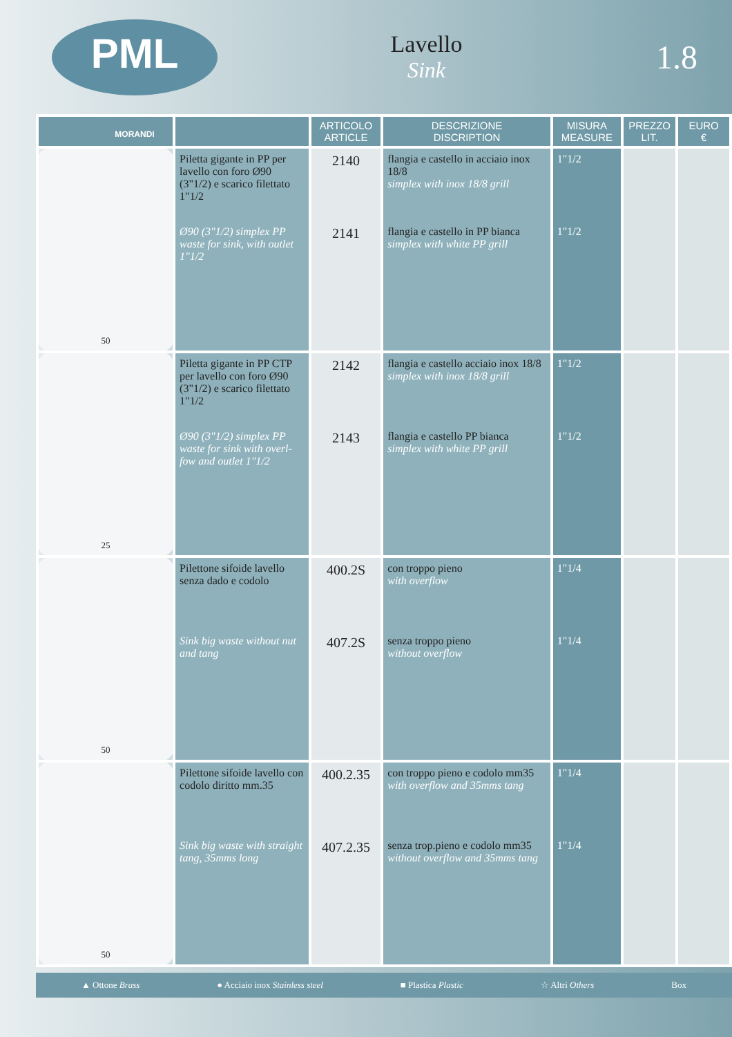PML
MORANDI
Lavello
Sink
1.8
| | | ARTICOLO ARTICLE | DESCRIZIONE DISCRIPTION | MISURA MEASURE | PREZZO LIT. | EURO € |
| --- | --- | --- | --- | --- | --- | --- |
| 50 | Piletta gigante in PP per lavello con foro Ø90 (3"1/2) e scarico filettato 1"1/2 Ø90 (3"1/2) simplex PP waste for sink, with outlet 1"1/2 | 2140 2141 | flangia e castello in acciaio inox 18/8 simplex with inox 18/8 grill flangia e castello in PP bianca simplex with white PP grill | 1"1/2 1"1/2 | | |
| 25 | Piletta gigante in PP CTP per lavello con foro Ø90 (3"1/2) e scarico filettato 1"1/2 Ø90 (3"1/2) simplex PP waste for sink with overl-fow and outlet 1"1/2 | 2142 2143 | flangia e castello acciaio inox 18/8 simplex with inox 18/8 grill flangia e castello PP bianca simplex with white PP grill | 1"1/2 1"1/2 | | |
| 50 | Pilettone sifoide lavello senza dado e codolo Sink big waste without nut and tang | 400.2S 407.2S | con troppo pieno with overflow senza troppo pieno without overflow | 1"1/4 1"1/4 | | |
| 50 | Pilettone sifoide lavello con codolo diritto mm.35 Sink big waste with straight tang, 35mms long | 400.2.35 407.2.35 | con troppo pieno e codolo mm35 with overflow and 35mms tang senza trop.pieno e codolo mm35 without overflow and 35mms tang | 1"1/4 1"1/4 | | |
▲ Ottone Brass ● Acciaio inox Stainless steel ■ Plastica Plastic ☆ Altri Others Box